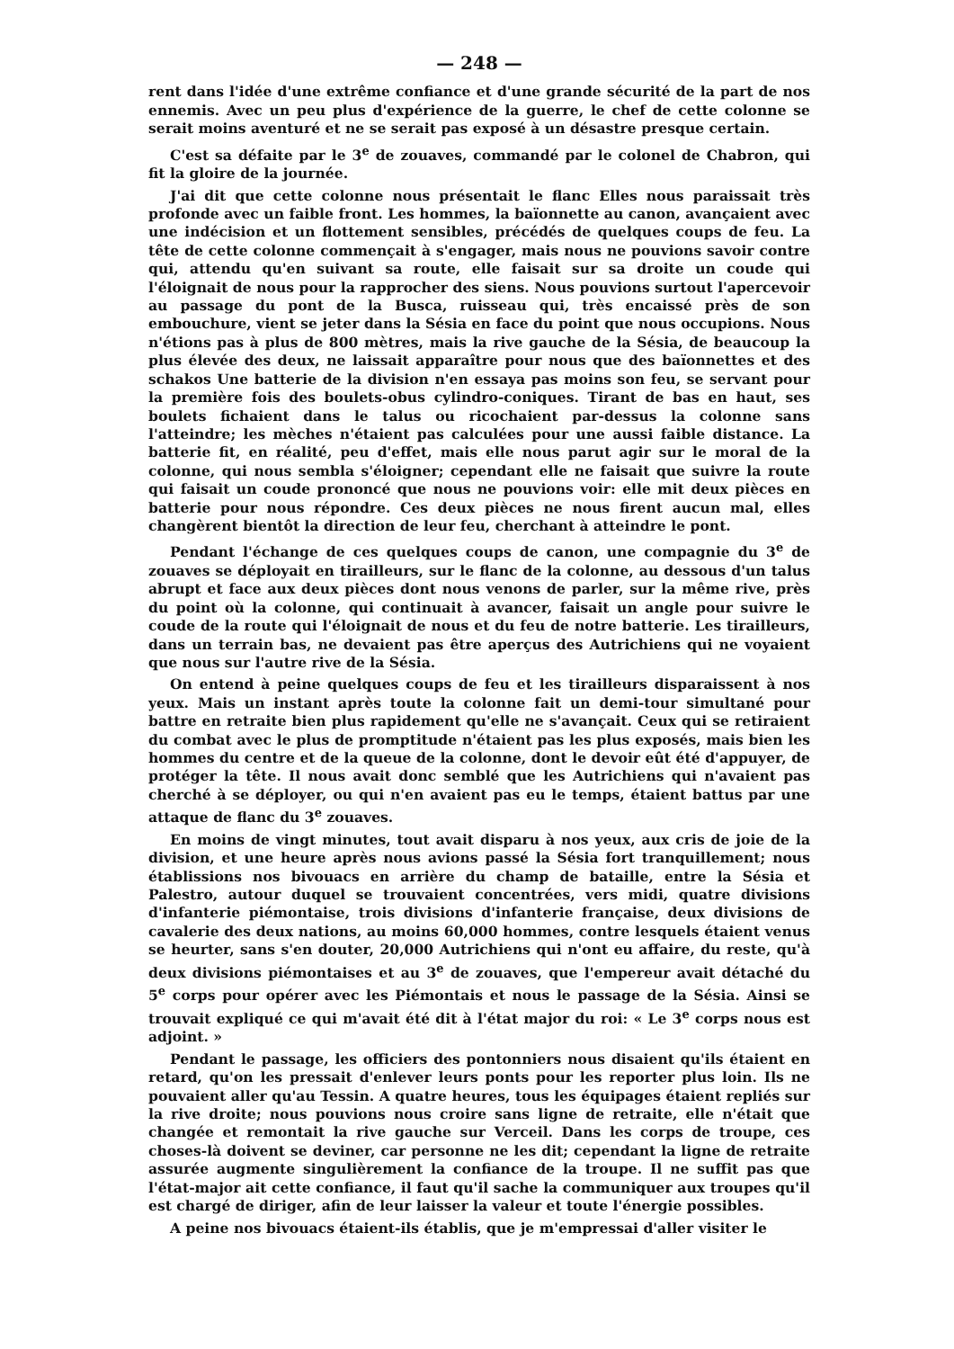— 248 —
rent dans l'idée d'une extrême confiance et d'une grande sécurité de la part de nos ennemis. Avec un peu plus d'expérience de la guerre, le chef de cette colonne se serait moins aventuré et ne se serait pas exposé à un désastre presque certain.
C'est sa défaite par le 3<sup>e</sup> de zouaves, commandé par le colonel de Chabron, qui fit la gloire de la journée.
J'ai dit que cette colonne nous présentait le flanc Elles nous paraissait très profonde avec un faible front. Les hommes, la baïonnette au canon, avançaient avec une indécision et un flottement sensibles, précédés de quelques coups de feu. La tête de cette colonne commençait à s'engager, mais nous ne pouvions savoir contre qui, attendu qu'en suivant sa route, elle faisait sur sa droite un coude qui l'éloignait de nous pour la rapprocher des siens. Nous pouvions surtout l'apercevoir au passage du pont de la Busca, ruisseau qui, très encaissé près de son embouchure, vient se jeter dans la Sésia en face du point que nous occupions. Nous n'étions pas à plus de 800 mètres, mais la rive gauche de la Sésia, de beaucoup la plus élevée des deux, ne laissait apparaître pour nous que des baïonnettes et des schakos Une batterie de la division n'en essaya pas moins son feu, se servant pour la première fois des boulets-obus cylindro-coniques. Tirant de bas en haut, ses boulets fichaient dans le talus ou ricochaient par-dessus la colonne sans l'atteindre; les mèches n'étaient pas calculées pour une aussi faible distance. La batterie fit, en réalité, peu d'effet, mais elle nous parut agir sur le moral de la colonne, qui nous sembla s'éloigner; cependant elle ne faisait que suivre la route qui faisait un coude prononcé que nous ne pouvions voir: elle mit deux pièces en batterie pour nous répondre. Ces deux pièces ne nous firent aucun mal, elles changèrent bientôt la direction de leur feu, cherchant à atteindre le pont.
Pendant l'échange de ces quelques coups de canon, une compagnie du 3<sup>e</sup> de zouaves se déployait en tirailleurs, sur le flanc de la colonne, au dessous d'un talus abrupt et face aux deux pièces dont nous venons de parler, sur la même rive, près du point où la colonne, qui continuait à avancer, faisait un angle pour suivre le coude de la route qui l'éloignait de nous et du feu de notre batterie. Les tirailleurs, dans un terrain bas, ne devaient pas être aperçus des Autrichiens qui ne voyaient que nous sur l'autre rive de la Sésia.
On entend à peine quelques coups de feu et les tirailleurs disparaissent à nos yeux. Mais un instant après toute la colonne fait un demi-tour simultané pour battre en retraite bien plus rapidement qu'elle ne s'avançait. Ceux qui se retiraient du combat avec le plus de promptitude n'étaient pas les plus exposés, mais bien les hommes du centre et de la queue de la colonne, dont le devoir eût été d'appuyer, de protéger la tête. Il nous avait donc semblé que les Autrichiens qui n'avaient pas cherché à se déployer, ou qui n'en avaient pas eu le temps, étaient battus par une attaque de flanc du 3<sup>e</sup> zouaves.
En moins de vingt minutes, tout avait disparu à nos yeux, aux cris de joie de la division, et une heure après nous avions passé la Sésia fort tranquillement; nous établissions nos bivouacs en arrière du champ de bataille, entre la Sésia et Palestro, autour duquel se trouvaient concentrées, vers midi, quatre divisions d'infanterie piémontaise, trois divisions d'infanterie française, deux divisions de cavalerie des deux nations, au moins 60,000 hommes, contre lesquels étaient venus se heurter, sans s'en douter, 20,000 Autrichiens qui n'ont eu affaire, du reste, qu'à deux divisions piémontaises et au 3<sup>e</sup> de zouaves, que l'empereur avait détaché du 5<sup>e</sup> corps pour opérer avec les Piémontais et nous le passage de la Sésia. Ainsi se trouvait expliqué ce qui m'avait été dit à l'état major du roi: « Le 3<sup>e</sup> corps nous est adjoint. »
Pendant le passage, les officiers des pontonniers nous disaient qu'ils étaient en retard, qu'on les pressait d'enlever leurs ponts pour les reporter plus loin. Ils ne pouvaient aller qu'au Tessin. A quatre heures, tous les équipages étaient repliés sur la rive droite; nous pouvions nous croire sans ligne de retraite, elle n'était que changée et remontait la rive gauche sur Verceil. Dans les corps de troupe, ces choses-là doivent se deviner, car personne ne les dit; cependant la ligne de retraite assurée augmente singulièrement la confiance de la troupe. Il ne suffit pas que l'état-major ait cette confiance, il faut qu'il sache la communiquer aux troupes qu'il est chargé de diriger, afin de leur laisser la valeur et toute l'énergie possibles.
A peine nos bivouacs étaient-ils établis, que je m'empressai d'aller visiter le